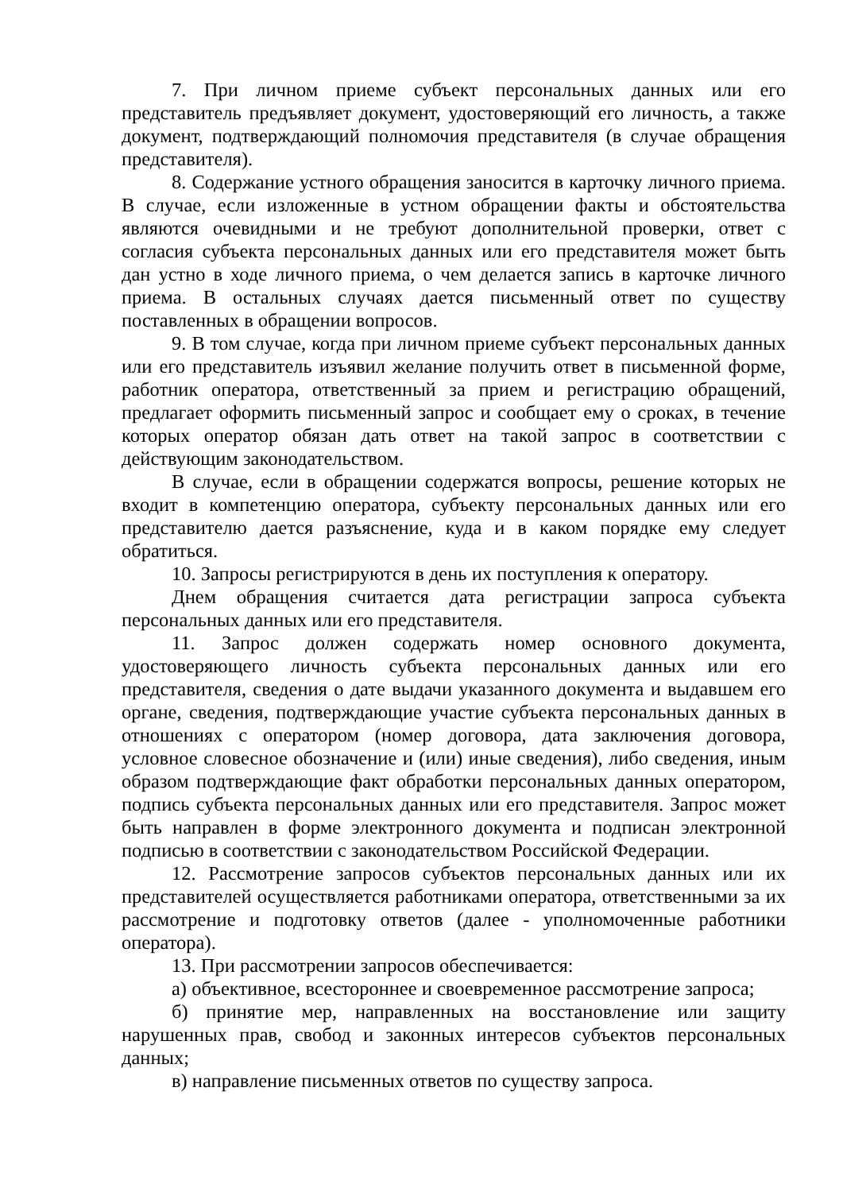7. При личном приеме субъект персональных данных или его представитель предъявляет документ, удостоверяющий его личность, а также документ, подтверждающий полномочия представителя (в случае обращения представителя).
8. Содержание устного обращения заносится в карточку личного приема. В случае, если изложенные в устном обращении факты и обстоятельства являются очевидными и не требуют дополнительной проверки, ответ с согласия субъекта персональных данных или его представителя может быть дан устно в ходе личного приема, о чем делается запись в карточке личного приема. В остальных случаях дается письменный ответ по существу поставленных в обращении вопросов.
9. В том случае, когда при личном приеме субъект персональных данных или его представитель изъявил желание получить ответ в письменной форме, работник оператора, ответственный за прием и регистрацию обращений, предлагает оформить письменный запрос и сообщает ему о сроках, в течение которых оператор обязан дать ответ на такой запрос в соответствии с действующим законодательством.
В случае, если в обращении содержатся вопросы, решение которых не входит в компетенцию оператора, субъекту персональных данных или его представителю дается разъяснение, куда и в каком порядке ему следует обратиться.
10. Запросы регистрируются в день их поступления к оператору.
Днем обращения считается дата регистрации запроса субъекта персональных данных или его представителя.
11. Запрос должен содержать номер основного документа, удостоверяющего личность субъекта персональных данных или его представителя, сведения о дате выдачи указанного документа и выдавшем его органе, сведения, подтверждающие участие субъекта персональных данных в отношениях с оператором (номер договора, дата заключения договора, условное словесное обозначение и (или) иные сведения), либо сведения, иным образом подтверждающие факт обработки персональных данных оператором, подпись субъекта персональных данных или его представителя. Запрос может быть направлен в форме электронного документа и подписан электронной подписью в соответствии с законодательством Российской Федерации.
12. Рассмотрение запросов субъектов персональных данных или их представителей осуществляется работниками оператора, ответственными за их рассмотрение и подготовку ответов (далее - уполномоченные работники оператора).
13. При рассмотрении запросов обеспечивается:
а) объективное, всестороннее и своевременное рассмотрение запроса;
б) принятие мер, направленных на восстановление или защиту нарушенных прав, свобод и законных интересов субъектов персональных данных;
в) направление письменных ответов по существу запроса.